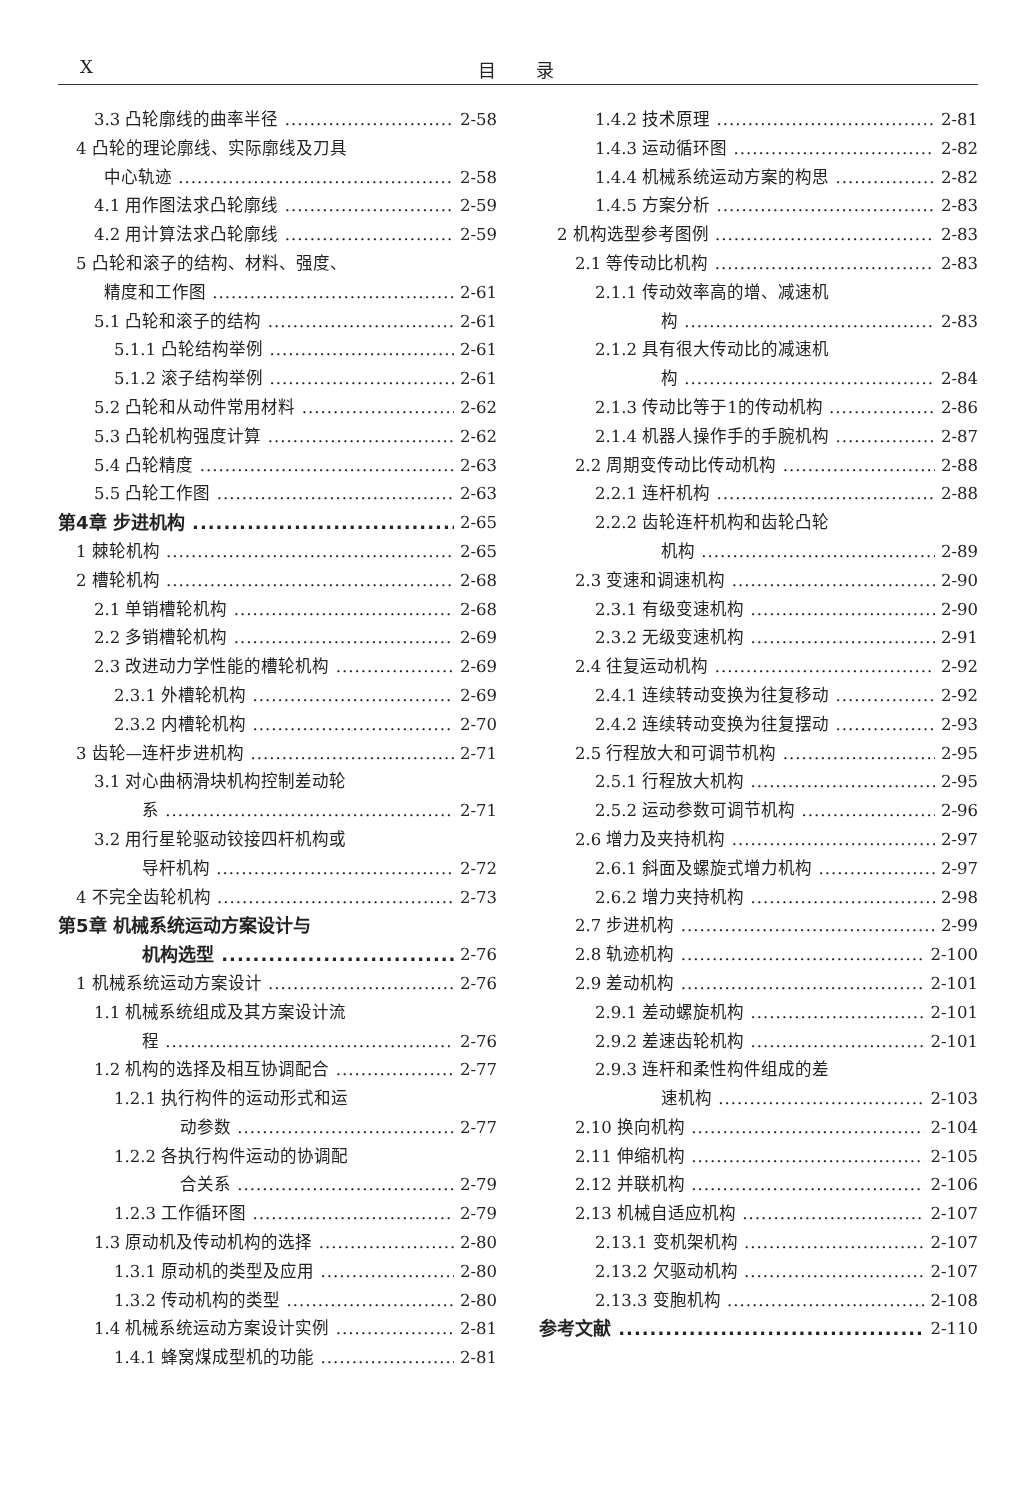X 目录
3.3 凸轮廓线的曲率半径 2-58
4 凸轮的理论廓线、实际廓线及刀具
中心轨迹 2-58
4.1 用作图法求凸轮廓线 2-59
4.2 用计算法求凸轮廓线 2-59
5 凸轮和滚子的结构、材料、强度、
精度和工作图 2-61
5.1 凸轮和滚子的结构 2-61
5.1.1 凸轮结构举例 2-61
5.1.2 滚子结构举例 2-61
5.2 凸轮和从动件常用材料 2-62
5.3 凸轮机构强度计算 2-62
5.4 凸轮精度 2-63
5.5 凸轮工作图 2-63
第4章 步进机构 2-65
1 棘轮机构 2-65
2 槽轮机构 2-68
2.1 单销槽轮机构 2-68
2.2 多销槽轮机构 2-69
2.3 改进动力学性能的槽轮机构 2-69
2.3.1 外槽轮机构 2-69
2.3.2 内槽轮机构 2-70
3 齿轮—连杆步进机构 2-71
3.1 对心曲柄滑块机构控制差动轮
系 2-71
3.2 用行星轮驱动铰接四杆机构或
导杆机构 2-72
4 不完全齿轮机构 2-73
第5章 机械系统运动方案设计与
机构选型 2-76
1 机械系统运动方案设计 2-76
1.1 机械系统组成及其方案设计流
程 2-76
1.2 机构的选择及相互协调配合 2-77
1.2.1 执行构件的运动形式和运
动参数 2-77
1.2.2 各执行构件运动的协调配
合关系 2-79
1.2.3 工作循环图 2-79
1.3 原动机及传动机构的选择 2-80
1.3.1 原动机的类型及应用 2-80
1.3.2 传动机构的类型 2-80
1.4 机械系统运动方案设计实例 2-81
1.4.1 蜂窝煤成型机的功能 2-81
1.4.2 技术原理 2-81
1.4.3 运动循环图 2-82
1.4.4 机械系统运动方案的构思 2-82
1.4.5 方案分析 2-83
2 机构选型参考图例 2-83
2.1 等传动比机构 2-83
2.1.1 传动效率高的增、减速机
构 2-83
2.1.2 具有很大传动比的减速机
构 2-84
2.1.3 传动比等于1的传动机构 2-86
2.1.4 机器人操作手的手腕机构 2-87
2.2 周期变传动比传动机构 2-88
2.2.1 连杆机构 2-88
2.2.2 齿轮连杆机构和齿轮凸轮
机构 2-89
2.3 变速和调速机构 2-90
2.3.1 有级变速机构 2-90
2.3.2 无级变速机构 2-91
2.4 往复运动机构 2-92
2.4.1 连续转动变换为往复移动 2-92
2.4.2 连续转动变换为往复摆动 2-93
2.5 行程放大和可调节机构 2-95
2.5.1 行程放大机构 2-95
2.5.2 运动参数可调节机构 2-96
2.6 增力及夹持机构 2-97
2.6.1 斜面及螺旋式增力机构 2-97
2.6.2 增力夹持机构 2-98
2.7 步进机构 2-99
2.8 轨迹机构 2-100
2.9 差动机构 2-101
2.9.1 差动螺旋机构 2-101
2.9.2 差速齿轮机构 2-101
2.9.3 连杆和柔性构件组成的差
速机构 2-103
2.10 换向机构 2-104
2.11 伸缩机构 2-105
2.12 并联机构 2-106
2.13 机械自适应机构 2-107
2.13.1 变机架机构 2-107
2.13.2 欠驱动机构 2-107
2.13.3 变胞机构 2-108
参考文献 2-110